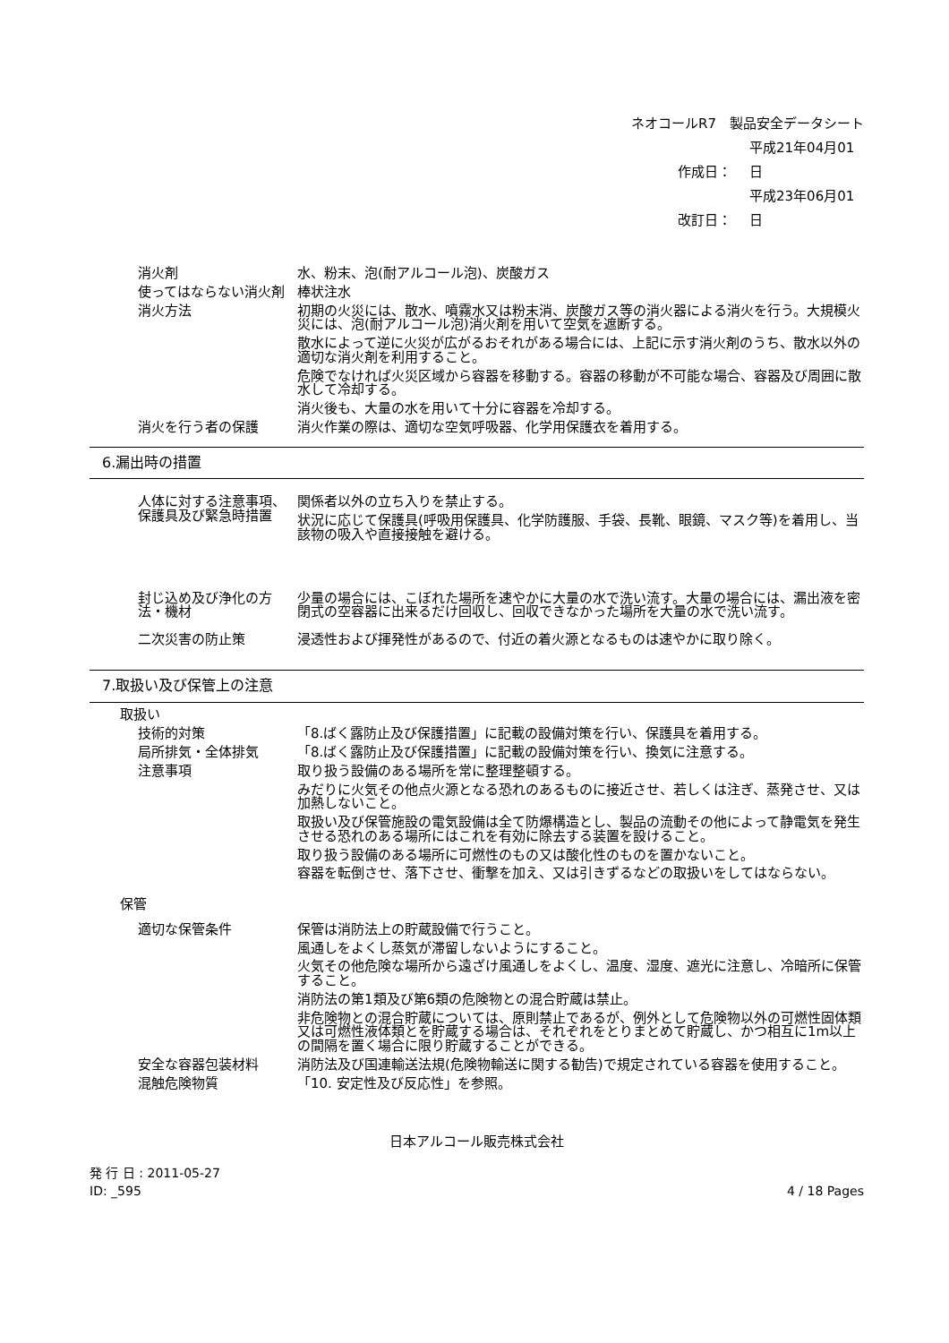ネオコールR7　製品安全データシート
作成日： 平成21年04月01日
改訂日： 平成23年06月01日
| 消火剤 | 水、粉末、泡(耐アルコール泡)、炭酸ガス |
| 使ってはならない消火剤 | 棒状注水 |
| 消火方法 | 初期の火災には、散水、噴霧水又は粉末消、炭酸ガス等の消火器による消火を行う。大規模火災には、泡(耐アルコール泡)消火剤を用いて空気を遮断する。 散水によって逆に火災が広がるおそれがある場合には、上記に示す消火剤のうち、散水以外の適切な消火剤を利用すること。 危険でなければ火災区域から容器を移動する。容器の移動が不可能な場合、容器及び周囲に散水して冷却する。 消火後も、大量の水を用いて十分に容器を冷却する。 |
| 消火を行う者の保護 | 消火作業の際は、適切な空気呼吸器、化学用保護衣を着用する。 |
6.漏出時の措置
| 人体に対する注意事項、保護具及び緊急時措置 | 関係者以外の立ち入りを禁止する。 状況に応じて保護具(呼吸用保護具、化学防護服、手袋、長靴、眼鏡、マスク等)を着用し、当該物の吸入や直接接触を避ける。 |
| 封じ込め及び浄化の方法・機材 | 少量の場合には、こぼれた場所を速やかに大量の水で洗い流す。大量の場合には、漏出液を密閉式の空容器に出来るだけ回収し、回収できなかった場所を大量の水で洗い流す。 |
| 二次災害の防止策 | 浸透性および揮発性があるので、付近の着火源となるものは速やかに取り除く。 |
7.取扱い及び保管上の注意
取扱い
| 技術的対策 | 「8.ばく露防止及び保護措置」に記載の設備対策を行い、保護具を着用する。 |
| 局所排気・全体排気 | 「8.ばく露防止及び保護措置」に記載の設備対策を行い、換気に注意する。 |
| 注意事項 | 取り扱う設備のある場所を常に整理整頓する。 みだりに火気その他点火源となる恐れのあるものに接近させ、若しくは注ぎ、蒸発させ、又は加熱しないこと。 取扱い及び保管施設の電気設備は全て防爆構造とし、製品の流動その他によって静電気を発生させる恐れのある場所にはこれを有効に除去する装置を設けること。 取り扱う設備のある場所に可燃性のもの又は酸化性のものを置かないこと。 容器を転倒させ、落下させ、衝撃を加え、又は引きずるなどの取扱いをしてはならない。 |
保管
| 適切な保管条件 | 保管は消防法上の貯蔵設備で行うこと。 風通しをよくし蒸気が滞留しないようにすること。 火気その他危険な場所から遠ざけ風通しをよくし、温度、湿度、遮光に注意し、冷暗所に保管すること。 消防法の第1類及び第6類の危険物との混合貯蔵は禁止。 非危険物との混合貯蔵については、原則禁止であるが、例外として危険物以外の可燃性固体類又は可燃性液体類とを貯蔵する場合は、それぞれをとりまとめて貯蔵し、かつ相互に1m以上の間隔を置く場合に限り貯蔵することができる。 |
| 安全な容器包装材料 | 消防法及び国連輸送法規(危険物輸送に関する勧告)で規定されている容器を使用すること。 |
| 混触危険物質 | 「10. 安定性及び反応性」を参照。 |
日本アルコール販売株式会社
発 行 日 : 2011-05-27
ID: _595
4 / 18 Pages